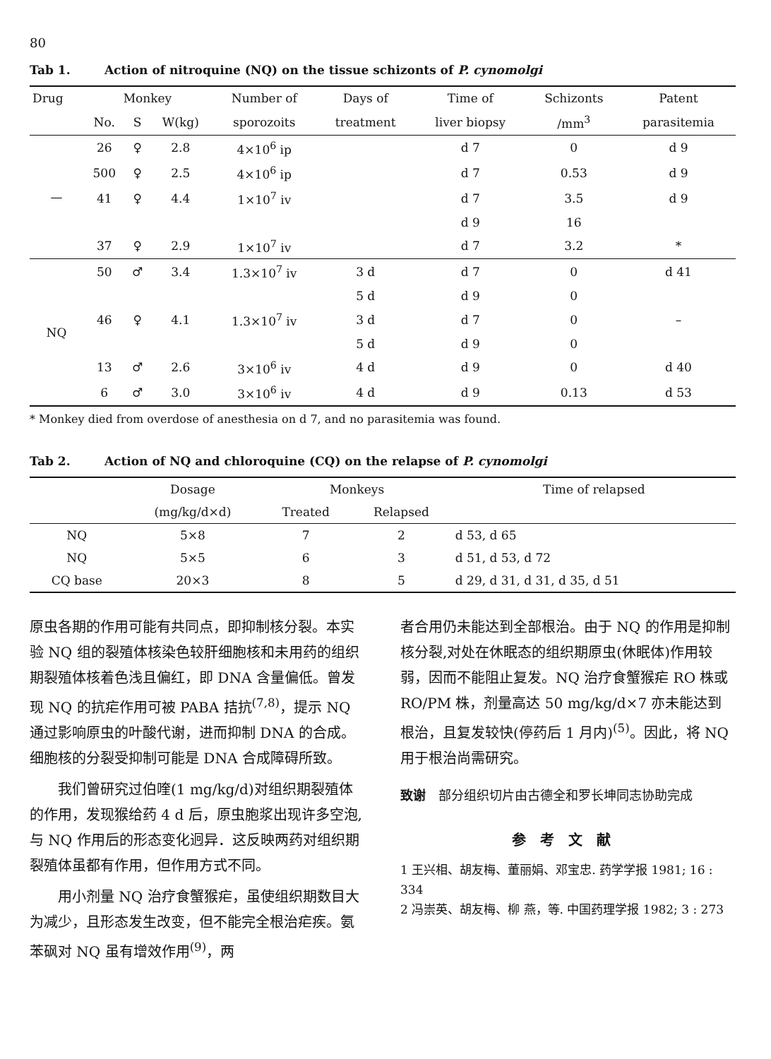80
Tab 1. Action of nitroquine (NQ) on the tissue schizonts of P. cynomolgi
| Drug | Monkey | | | Number of | Days of | Time of | Schizonts | Patent |
| --- | --- | --- | --- | --- | --- | --- | --- | --- |
| | No. | S | W(kg) | sporozoits | treatment | liver biopsy | /mm<sup>3</sup> | parasitemia |
| — | 26 | ♀ | 2.8 | 4×10<sup>6</sup> ip | | d 7 | 0 | d 9 |
| | 500 | ♀ | 2.5 | 4×10<sup>6</sup> ip | | d 7 | 0.53 | d 9 |
| | 41 | ♀ | 4.4 | 1×10<sup>7</sup> iv | | d 7 | 3.5 | d 9 |
| | | | | | | d 9 | 16 | |
| | 37 | ♀ | 2.9 | 1×10<sup>7</sup> iv | | d 7 | 3.2 | * |
| NQ | 50 | ♂ | 3.4 | 1.3×10<sup>7</sup> iv | 3 d | d 7 | 0 | d 41 |
| | | | | | 5 d | d 9 | 0 | |
| | 46 | ♀ | 4.1 | 1.3×10<sup>7</sup> iv | 3 d | d 7 | 0 | – |
| | | | | | 5 d | d 9 | 0 | |
| | 13 | ♂ | 2.6 | 3×10<sup>6</sup> iv | 4 d | d 9 | 0 | d 40 |
| | 6 | ♂ | 3.0 | 3×10<sup>6</sup> iv | 4 d | d 9 | 0.13 | d 53 |
* Monkey died from overdose of anesthesia on d 7, and no parasitemia was found.
Tab 2. Action of NQ and chloroquine (CQ) on the relapse of P. cynomolgi
| | Dosage | Monkeys | | Time of relapsed |
| --- | --- | --- | --- | --- |
| | (mg/kg/d×d) | Treated | Relapsed | |
| NQ | 5×8 | 7 | 2 | d 53, d 65 |
| NQ | 5×5 | 6 | 3 | d 51, d 53, d 72 |
| CQ base | 20×3 | 8 | 5 | d 29, d 31, d 31, d 35, d 51 |
原虫各期的作用可能有共同点，即抑制核分裂。本实验 NQ 组的裂殖体核染色较肝细胞核和未用药的组织期裂殖体核着色浅且偏红，即 DNA 含量偏低。曾发现 NQ 的抗疟作用可被 PABA 拮抗<sup>(7,8)</sup>，提示 NQ 通过影响原虫的叶酸代谢，进而抑制 DNA 的合成。细胞核的分裂受抑制可能是 DNA 合成障碍所致。
我们曾研究过伯喹(1 mg/kg/d)对组织期裂殖体的作用，发现猴给药 4 d 后，原虫胞浆出现许多空泡,与 NQ 作用后的形态变化迥异．这反映两药对组织期裂殖体虽都有作用，但作用方式不同。
用小剂量 NQ 治疗食蟹猴疟，虽使组织期数目大为减少，且形态发生改变，但不能完全根治疟疾。氨苯砜对 NQ 虽有增效作用<sup>(9)</sup>，两
者合用仍未能达到全部根治。由于 NQ 的作用是抑制核分裂,对处在休眠态的组织期原虫(休眠体)作用较弱，因而不能阻止复发。NQ 治疗食蟹猴疟 RO 株或 RO/PM 株，剂量高达 50 mg/kg/d×7 亦未能达到根治，且复发较快(停药后 1 月内)<sup>(5)</sup>。因此，将 NQ 用于根治尚需研究。
致谢　部分组织切片由古德全和罗长坤同志协助完成
参考文献
1 王兴相、胡友梅、董丽娟、邓宝忠. 药学学报 1981; 16 : 334
2 冯崇英、胡友梅、柳 燕，等. 中国药理学报 1982; 3 : 273